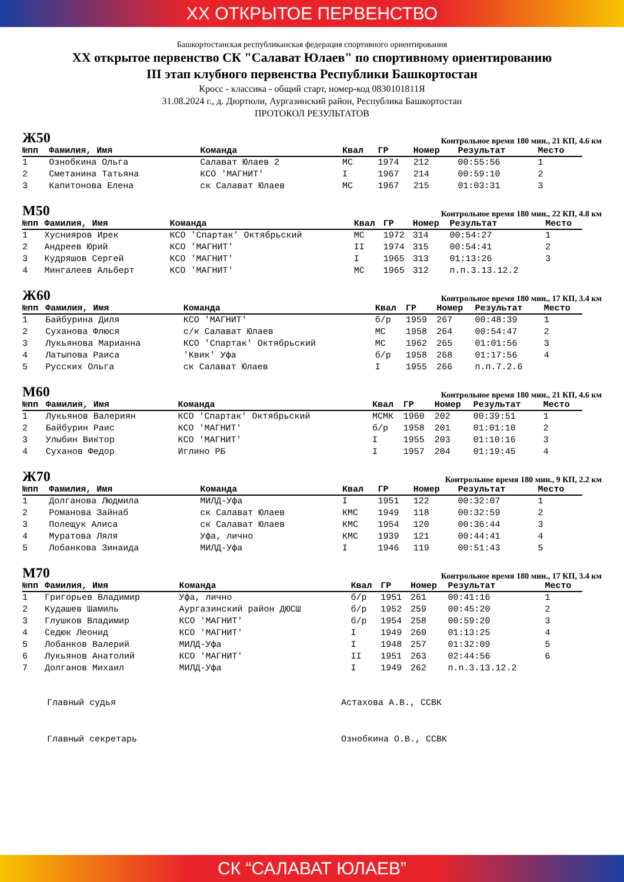XX ОТКРЫТОЕ ПЕРВЕНСТВО
Башкортостанская республиканская федерация спортивного ориентирования
XX открытое первенство СК "Салават Юлаев" по спортивному ориентированию
III этап клубного первенства Республики Башкортостан
Кросс - классика - общий старт, номер-код 0830101811Я
31.08.2024 г., д. Дюртюли, Аургазинский район, Республика Башкортостан
ПРОТОКОЛ РЕЗУЛЬТАТОВ
Ж50 Контрольное время 180 мин., 21 КП, 4.6 км
| №пп | Фамилия, Имя | Команда | Квал | ГР | Номер | Результат | Место |
| --- | --- | --- | --- | --- | --- | --- | --- |
| 1 | Ознобкина Ольга | Салават Юлаев 2 | МС | 1974 | 212 | 00:55:56 | 1 |
| 2 | Сметанина Татьяна | КСО 'МАГНИТ' | I | 1967 | 214 | 00:59:10 | 2 |
| 3 | Капитонова Елена | ск Салават Юлаев | МС | 1967 | 215 | 01:03:31 | 3 |
М50 Контрольное время 180 мин., 22 КП, 4.8 км
| №пп | Фамилия, Имя | Команда | Квал | ГР | Номер | Результат | Место |
| --- | --- | --- | --- | --- | --- | --- | --- |
| 1 | Хуснияров Ирек | КСО 'Спартак' Октябрьский | МС | 1972 | 314 | 00:54:27 | 1 |
| 2 | Андреев Юрий | КСО 'МАГНИТ' | II | 1974 | 315 | 00:54:41 | 2 |
| 3 | Кудряшов Сергей | КСО 'МАГНИТ' | I | 1965 | 313 | 01:13:26 | 3 |
| 4 | Мингалеев Альберт | КСО 'МАГНИТ' | МС | 1965 | 312 | п.п.3.13.12.2 | |
Ж60 Контрольное время 180 мин., 17 КП, 3.4 км
| №пп | Фамилия, Имя | Команда | Квал | ГР | Номер | Результат | Место |
| --- | --- | --- | --- | --- | --- | --- | --- |
| 1 | Байбурина Диля | КСО 'МАГНИТ' | б/р | 1959 | 267 | 00:48:39 | 1 |
| 2 | Суханова Флюся | с/к Салават Юлаев | МС | 1958 | 264 | 00:54:47 | 2 |
| 3 | Лукьянова Марианна | КСО 'Спартак' Октябрьский | МС | 1962 | 265 | 01:01:56 | 3 |
| 4 | Латыпова Раиса | 'Квик' Уфа | б/р | 1958 | 268 | 01:17:56 | 4 |
| 5 | Русских Ольга | ск Салават Юлаев | I | 1955 | 266 | п.п.7.2.6 | |
М60 Контрольное время 180 мин., 21 КП, 4.6 км
| №пп | Фамилия, Имя | Команда | Квал | ГР | Номер | Результат | Место |
| --- | --- | --- | --- | --- | --- | --- | --- |
| 1 | Лукьянов Валериян | КСО 'Спартак' Октябрьский | МСМК | 1960 | 202 | 00:39:51 | 1 |
| 2 | Байбурин Раис | КСО 'МАГНИТ' | б/р | 1958 | 201 | 01:01:10 | 2 |
| 3 | Улыбин Виктор | КСО 'МАГНИТ' | I | 1955 | 203 | 01:10:16 | 3 |
| 4 | Суханов Федор | Иглино РБ | I | 1957 | 204 | 01:19:45 | 4 |
Ж70 Контрольное время 180 мин., 9 КП, 2.2 км
| №пп | Фамилия, Имя | Команда | Квал | ГР | Номер | Результат | Место |
| --- | --- | --- | --- | --- | --- | --- | --- |
| 1 | Долганова Людмила | МИЛД-Уфа | I | 1951 | 122 | 00:32:07 | 1 |
| 2 | Романова Зайнаб | ск Салават Юлаев | КМС | 1949 | 118 | 00:32:59 | 2 |
| 3 | Полещук Алиса | ск Салават Юлаев | КМС | 1954 | 120 | 00:36:44 | 3 |
| 4 | Муратова Ляля | Уфа, лично | КМС | 1939 | 121 | 00:44:41 | 4 |
| 5 | Лобанкова Зинаида | МИЛД-Уфа | I | 1946 | 119 | 00:51:43 | 5 |
М70 Контрольное время 180 мин., 17 КП, 3.4 км
| №пп | Фамилия, Имя | Команда | Квал | ГР | Номер | Результат | Место |
| --- | --- | --- | --- | --- | --- | --- | --- |
| 1 | Григорьев Владимир | Уфа, лично | б/р | 1951 | 261 | 00:41:16 | 1 |
| 2 | Кудашев Шамиль | Аургазинский район ДЮСШ | б/р | 1952 | 259 | 00:45:20 | 2 |
| 3 | Глушков Владимир | КСО 'МАГНИТ' | б/р | 1954 | 258 | 00:59:20 | 3 |
| 4 | Седюк Леонид | КСО 'МАГНИТ' | I | 1949 | 260 | 01:13:25 | 4 |
| 5 | Лобанков Валерий | МИЛД-Уфа | I | 1948 | 257 | 01:32:09 | 5 |
| 6 | Лукьянов Анатолий | КСО 'МАГНИТ' | II | 1951 | 263 | 02:44:56 | 6 |
| 7 | Долганов Михаил | МИЛД-Уфа | I | 1949 | 262 | п.п.3.13.12.2 | |
Главный судья Астахова А.В., ССВК
Главный секретарь Ознобкина О.В., ССВК
СК “САЛАВАТ ЮЛАЕВ”